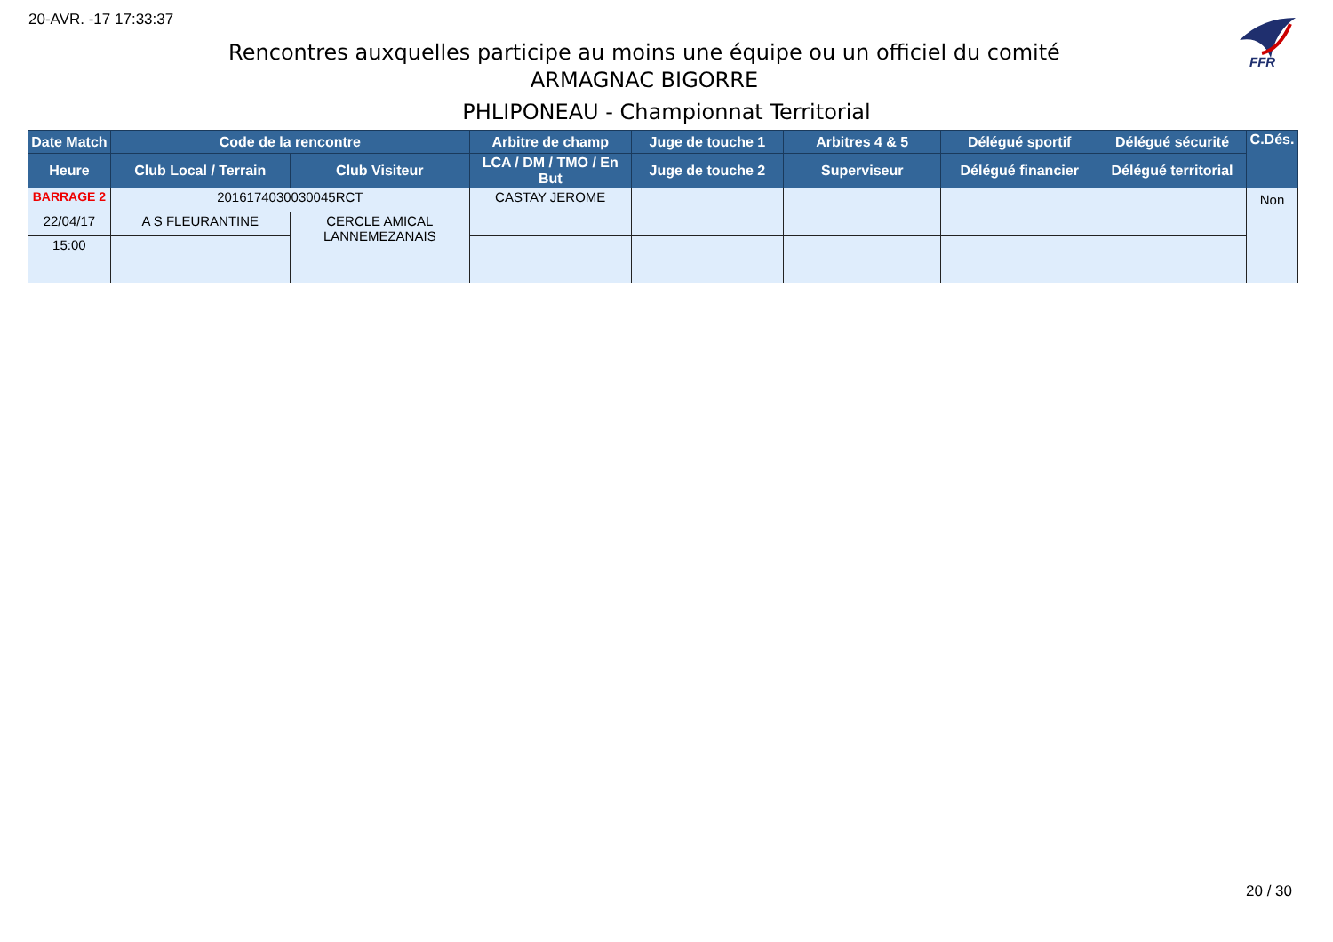20-AVR. -17 17:33:37
FFR
Rencontres auxquelles participe au moins une équipe ou un officiel du comité
ARMAGNAC BIGORRE
PHLIPONEAU - Championnat Territorial
| Date Match | Code de la rencontre | | Arbitre de champ | Juge de touche 1 | Arbitres 4 & 5 | Délégué sportif | Délégué sécurité | C.Dés. |
| --- | --- | --- | --- | --- | --- | --- | --- | --- |
| Heure | Club Local / Terrain | Club Visiteur | LCA / DM / TMO / En But | Juge de touche 2 | Superviseur | Délégué financier | Délégué territorial | |
| BARRAGE 2 | 2016174030030045RCT | | CASTAY JEROME | | | | | Non |
| 22/04/17 | A S FLEURANTINE | CERCLE AMICAL LANNEMEZANAIS | | | | | | |
| 15:00 | | | | | | | | |
20 / 30